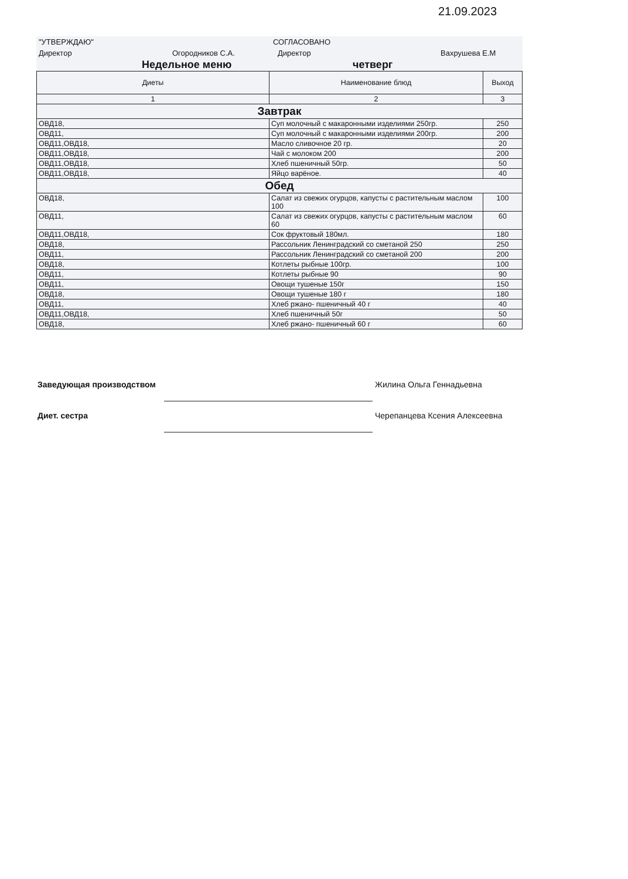21.09.2023
"УТВЕРЖДАЮ" СОГЛАСОВАНО
Директор Огородников С.А. Директор Вахрушева Е.М
Недельное меню четверг
| Диеты | Наименование блюд | Выход |
| --- | --- | --- |
| 1 | 2 | 3 |
| Завтрак | | |
| ОВД18, | Суп молочный с макаронными изделиями 250гр. | 250 |
| ОВД11, | Суп молочный с макаронными изделиями 200гр. | 200 |
| ОВД11,ОВД18, | Масло сливочное 20 гр. | 20 |
| ОВД11,ОВД18, | Чай с молоком 200 | 200 |
| ОВД11,ОВД18, | Хлеб пшеничный 50гр. | 50 |
| ОВД11,ОВД18, | Яйцо варёное. | 40 |
| Обед | | |
| ОВД18, | Салат из свежих огурцов, капусты с растительным маслом 100 | 100 |
| ОВД11, | Салат из свежих огурцов, капусты с растительным маслом 60 | 60 |
| ОВД11,ОВД18, | Сок фруктовый 180мл. | 180 |
| ОВД18, | Рассольник Ленинградский со сметаной 250 | 250 |
| ОВД11, | Рассольник Ленинградский со сметаной 200 | 200 |
| ОВД18, | Котлеты рыбные 100гр. | 100 |
| ОВД11, | Котлеты рыбные 90 | 90 |
| ОВД11, | Овощи тушеные 150г | 150 |
| ОВД18, | Овощи тушеные 180 г | 180 |
| ОВД11, | Хлеб ржано- пшеничный 40 г | 40 |
| ОВД11,ОВД18, | Хлеб пшеничный 50г | 50 |
| ОВД18, | Хлеб ржано- пшеничный 60 г | 60 |
Заведующая производством Жилина Ольга Геннадьевна
Диет. сестра Черепанцева Ксения Алексеевна